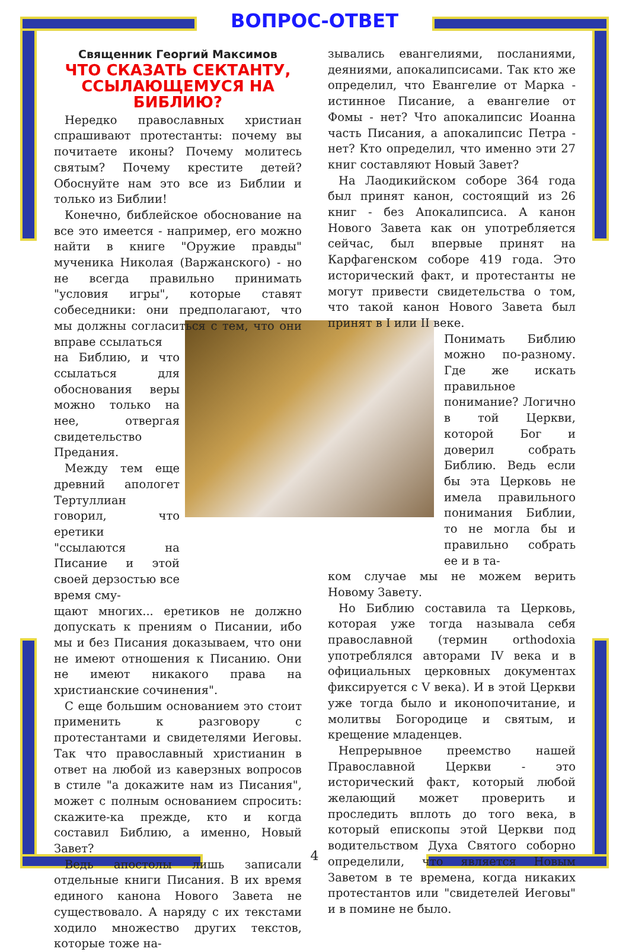ВОПРОС-ОТВЕТ
Священник Георгий Максимов
ЧТО СКАЗАТЬ СЕКТАНТУ, ССЫЛАЮЩЕМУСЯ НА БИБЛИЮ?
Нередко православных христиан спрашивают протестанты: почему вы почитаете иконы? Почему молитесь святым? Почему крестите детей? Обоснуйте нам это все из Библии и только из Библии!
Конечно, библейское обоснование на все это имеется - например, его можно найти в книге "Оружие правды" мученика Николая (Варжанского) - но не всегда правильно принимать "условия игры", которые ставят собеседники: они предполагают, что мы должны согласиться с тем, что они вправе ссылаться
на Библию, и что ссылаться для обоснования веры можно только на нее, отвергая свидетельство Предания.
Между тем еще древний апологет Тертуллиан говорил, что еретики "ссылаются на Писание и этой своей дерзостью все время сму-
щают многих... еретиков не должно допускать к прениям о Писании, ибо мы и без Писания доказываем, что они не имеют отношения к Писанию. Они не имеют никакого права на христианские сочинения".
С еще большим основанием это стоит применить к разговору с протестантами и свидетелями Иеговы. Так что православный христианин в ответ на любой из каверзных вопросов в стиле "а докажите нам из Писания", может с полным основанием спросить: скажите-ка прежде, кто и когда составил Библию, а именно, Новый Завет?
Ведь апостолы лишь записали отдельные книги Писания. В их время единого канона Нового Завета не существовало. А наряду с их текстами ходило множество других текстов, которые тоже на-
зывались евангелиями, посланиями, деяниями, апокалипсисами. Так кто же определил, что Евангелие от Марка - истинное Писание, а евангелие от Фомы - нет? Что апокалипсис Иоанна часть Писания, а апокалипсис Петра - нет? Кто определил, что именно эти 27 книг составляют Новый Завет?
На Лаодикийском соборе 364 года был принят канон, состоящий из 26 книг - без Апокалипсиса. А канон Нового Завета как он употребляется сейчас, был впервые принят на Карфагенском соборе 419 года. Это исторический факт, и протестанты не могут привести свидетельства о том, что такой канон Нового Завета был принят в I или II веке.
Понимать Библию можно по-разному. Где же искать правильное понимание? Логично в той Церкви, которой Бог и доверил собрать Библию. Ведь если бы эта Церковь не имела правильного понимания Библии, то не могла бы и правильно собрать ее и в та-
ком случае мы не можем верить Новому Завету.
Но Библию составила та Церковь, которая уже тогда называла себя православной (термин orthodoxia употреблялся авторами IV века и в официальных церковных документах фиксируется с V века). И в этой Церкви уже тогда было и иконопочитание, и молитвы Богородице и святым, и крещение младенцев.
Непрерывное преемство нашей Православной Церкви - это исторический факт, который любой желающий может проверить и проследить вплоть до того века, в который епископы этой Церкви под водительством Духа Святого соборно определили, что является Новым Заветом в те времена, когда никаких протестантов или "свидетелей Иеговы" и в помине не было.
4